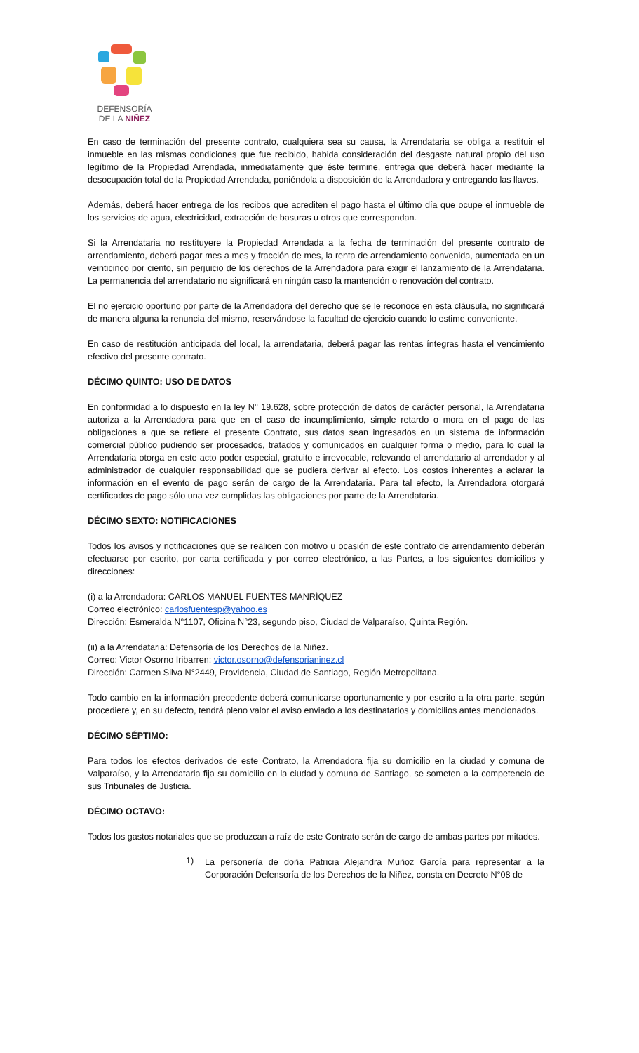DEFENSORÍA
DE LA NIÑEZ
En caso de terminación del presente contrato, cualquiera sea su causa, la Arrendataria se obliga a restituir el inmueble en las mismas condiciones que fue recibido, habida consideración del desgaste natural propio del uso legítimo de la Propiedad Arrendada, inmediatamente que éste termine, entrega que deberá hacer mediante la desocupación total de la Propiedad Arrendada, poniéndola a disposición de la Arrendadora y entregando las llaves.
Además, deberá hacer entrega de los recibos que acrediten el pago hasta el último día que ocupe el inmueble de los servicios de agua, electricidad, extracción de basuras u otros que correspondan.
Si la Arrendataria no restituyere la Propiedad Arrendada a la fecha de terminación del presente contrato de arrendamiento, deberá pagar mes a mes y fracción de mes, la renta de arrendamiento convenida, aumentada en un veinticinco por ciento, sin perjuicio de los derechos de la Arrendadora para exigir el lanzamiento de la Arrendataria. La permanencia del arrendatario no significará en ningún caso la mantención o renovación del contrato.
El no ejercicio oportuno por parte de la Arrendadora del derecho que se le reconoce en esta cláusula, no significará de manera alguna la renuncia del mismo, reservándose la facultad de ejercicio cuando lo estime conveniente.
En caso de restitución anticipada del local, la arrendataria, deberá pagar las rentas íntegras hasta el vencimiento efectivo del presente contrato.
DÉCIMO QUINTO: USO DE DATOS
En conformidad a lo dispuesto en la ley N° 19.628, sobre protección de datos de carácter personal, la Arrendataria autoriza a la Arrendadora para que en el caso de incumplimiento, simple retardo o mora en el pago de las obligaciones a que se refiere el presente Contrato, sus datos sean ingresados en un sistema de información comercial público pudiendo ser procesados, tratados y comunicados en cualquier forma o medio, para lo cual la Arrendataria otorga en este acto poder especial, gratuito e irrevocable, relevando el arrendatario al arrendador y al administrador de cualquier responsabilidad que se pudiera derivar al efecto. Los costos inherentes a aclarar la información en el evento de pago serán de cargo de la Arrendataria. Para tal efecto, la Arrendadora otorgará certificados de pago sólo una vez cumplidas las obligaciones por parte de la Arrendataria.
DÉCIMO SEXTO: NOTIFICACIONES
Todos los avisos y notificaciones que se realicen con motivo u ocasión de este contrato de arrendamiento deberán efectuarse por escrito, por carta certificada y por correo electrónico, a las Partes, a los siguientes domicilios y direcciones:
(i) a la Arrendadora: CARLOS MANUEL FUENTES MANRÍQUEZ
Correo electrónico: carlosfuentesp@yahoo.es
Dirección: Esmeralda N°1107, Oficina N°23, segundo piso, Ciudad de Valparaíso, Quinta Región.
(ii) a la Arrendataria: Defensoría de los Derechos de la Niñez.
Correo: Victor Osorno Iribarren: victor.osorno@defensorianinez.cl
Dirección: Carmen Silva N°2449, Providencia, Ciudad de Santiago, Región Metropolitana.
Todo cambio en la información precedente deberá comunicarse oportunamente y por escrito a la otra parte, según procediere y, en su defecto, tendrá pleno valor el aviso enviado a los destinatarios y domicilios antes mencionados.
DÉCIMO SÉPTIMO:
Para todos los efectos derivados de este Contrato, la Arrendadora fija su domicilio en la ciudad y comuna de Valparaíso, y la Arrendataria fija su domicilio en la ciudad y comuna de Santiago, se someten a la competencia de sus Tribunales de Justicia.
DÉCIMO OCTAVO:
Todos los gastos notariales que se produzcan a raíz de este Contrato serán de cargo de ambas partes por mitades.
1)
La personería de doña Patricia Alejandra Muñoz García para representar a la Corporación Defensoría de los Derechos de la Niñez, consta en Decreto N°08 de